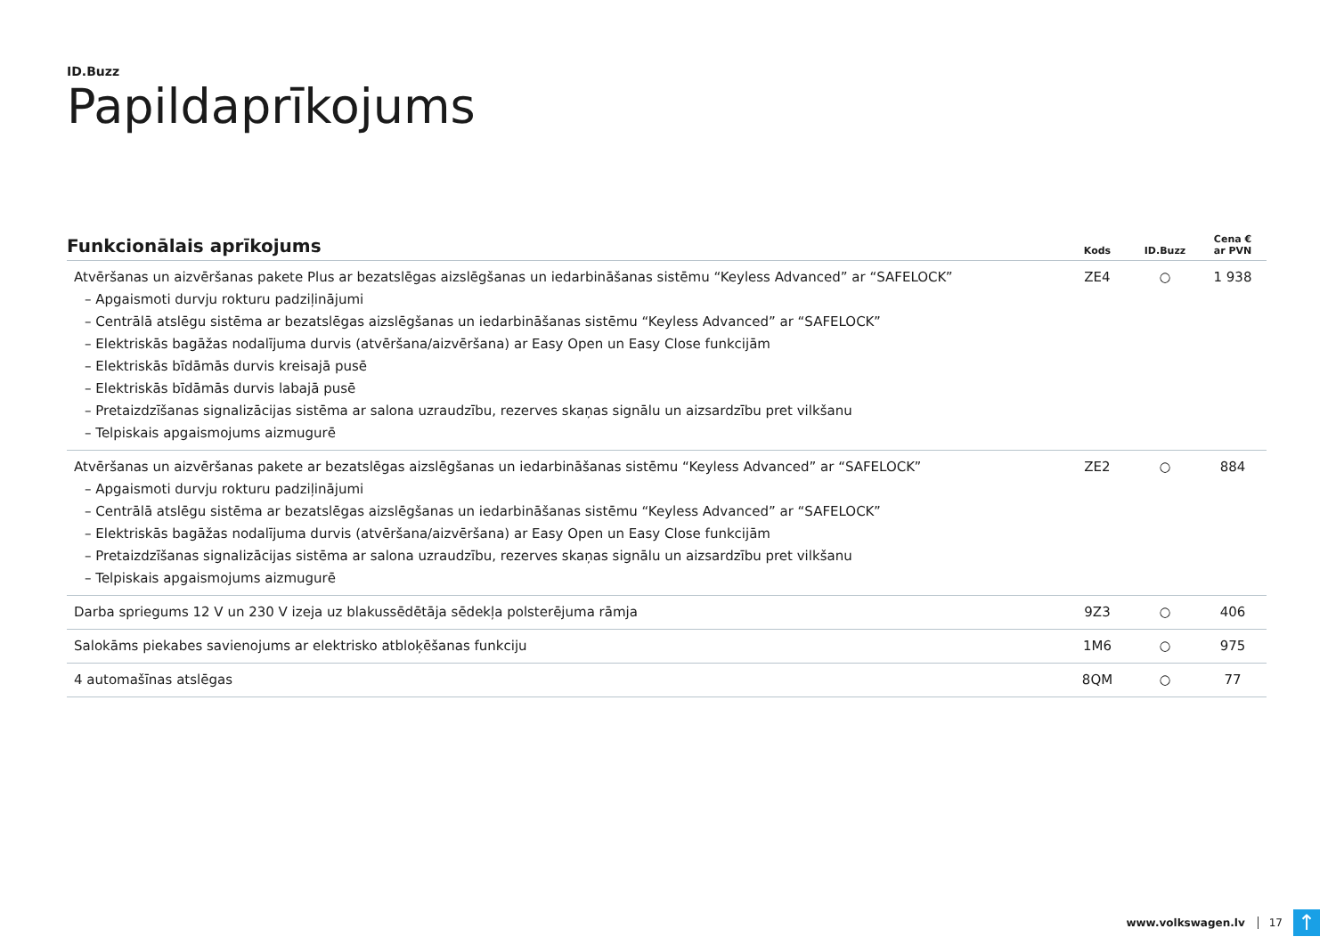ID.Buzz
Papildaprīkojums
| Funkcionālais aprīkojums | Kods | ID.Buzz | Cena € ar PVN |
| --- | --- | --- | --- |
| Atvēršanas un aizvēršanas pakete Plus ar bezatslēgas aizslēgšanas un iedarbināšanas sistēmu “Keyless Advanced” ar “SAFELOCK” – Apgaismoti durvju rokturu padziļinājumi – Centrālā atslēgu sistēma ar bezatslēgas aizslēgšanas un iedarbināšanas sistēmu “Keyless Advanced” ar “SAFELOCK” – Elektriskās bagāžas nodalījuma durvis (atvēršana/aizvēršana) ar Easy Open un Easy Close funkcijām – Elektriskās bīdāmās durvis kreisajā pusē – Elektriskās bīdāmās durvis labajā pusē – Pretaizdzīšanas signalizācijas sistēma ar salona uzraudzību, rezerves skaņas signālu un aizsardzību pret vilkšanu – Telpiskais apgaismojums aizmugurē | ZE4 | ○ | 1 938 |
| Atvēršanas un aizvēršanas pakete ar bezatslēgas aizslēgšanas un iedarbināšanas sistēmu “Keyless Advanced” ar “SAFELOCK” – Apgaismoti durvju rokturu padziļinājumi – Centrālā atslēgu sistēma ar bezatslēgas aizslēgšanas un iedarbināšanas sistēmu “Keyless Advanced” ar “SAFELOCK” – Elektriskās bagāžas nodalījuma durvis (atvēršana/aizvēršana) ar Easy Open un Easy Close funkcijām – Pretaizdzīšanas signalizācijas sistēma ar salona uzraudzību, rezerves skaņas signālu un aizsardzību pret vilkšanu – Telpiskais apgaismojums aizmugurē | ZE2 | ○ | 884 |
| Darba spriegums 12 V un 230 V izeja uz blakussēdētāja sēdekļa polsterējuma rāmja | 9Z3 | ○ | 406 |
| Salokāms piekabes savienojums ar elektrisko atbloķēšanas funkciju | 1M6 | ○ | 975 |
| 4 automašīnas atslēgas | 8QM | ○ | 77 |
www.volkswagen.lv 17
↑